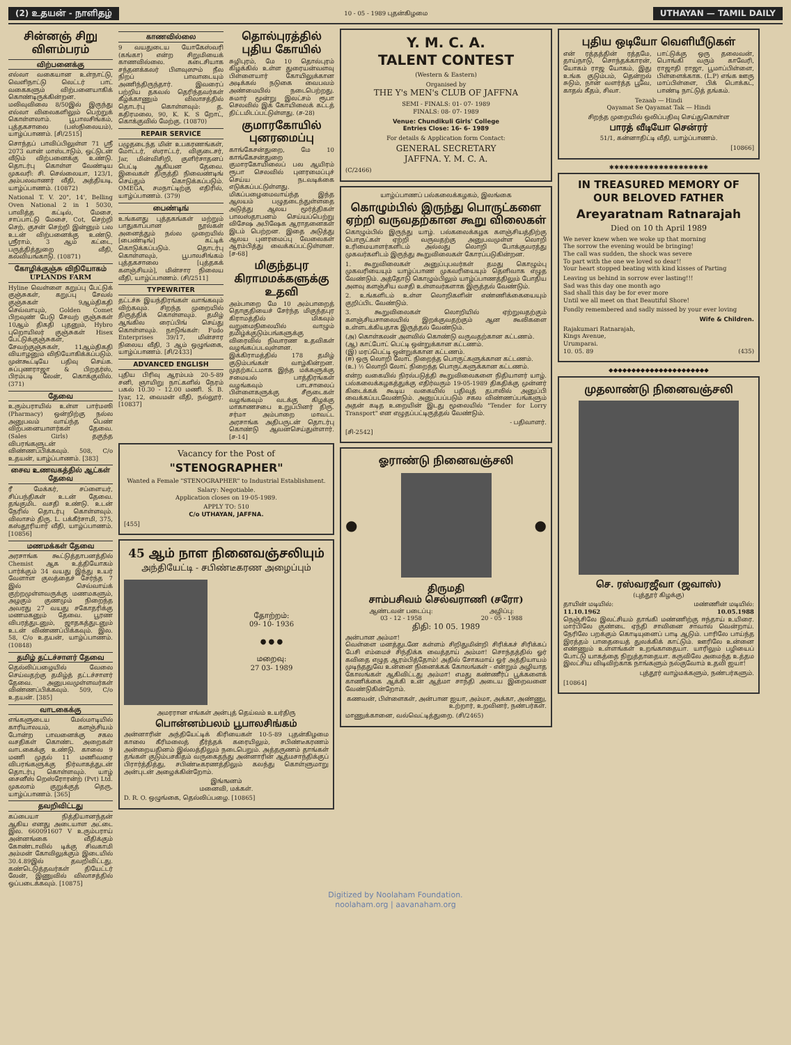(2) உதயன் - நாளிதழ் 10 - 05 - 1989 புதன்கிழமை UTHAYAN — TAMIL DAILY
சின்னஞ் சிறு விளம்பரம்
விற்பனைக்கு
எல்லா வகையான உள்நாட்டு, வெளிநாட்டு லெட்டர் பாட் வகைகளும் விற்பனையாகிக் கொண்டிருக்கின்றன. மலிவுவிலை 8/50இல் இருந்து எல்லா விலைகளிலும் பெற்றுக் கொள்ளலாம். பூபாலசிங்கம், புத்தகசாலை (பஸ்நிலையம்), யாழ்ப்பாணம். [சி/2515]
சொந்தப் பாவிப்பிலுள்ள 71 ஸ்ரீ 2073 வான் மாஸ்டாடும், ஒட்டுடன் வீடும் விற்பனைக்கு உண்டு. தொடர்பு கொள்ள வேண்டிய முகவரி: சி. செல்லையா, 123/1, அம்பலவாணர் வீதி, அத்தியடி, யாழ்ப்பாணம். (10872)
National T. V. 20", 14', Belling Oven National 2 in 1 5030, பாவித்த கட்டில், மேசை, சாப்பாட்டு மேசை, Cot, செற்றி செற், குசன் செற்றி இன்னும் பல உடன் விற்பனைக்கு உண்டு. ஸ்ரீராம், 3 ஆம் கட்டை, பருத்தித்துறை வீதி, கல்வியங்காடு. (10871)
கோழிக்குஞ்சு விநியோகம் UPLANDS FARM
Hyline வெள்ளை கறுப்பு பேட்டுக் குஞ்சுகள், கறுப்பு சேவல் குஞ்சுகள் 9ஆம்திகதி செவ்வாயும், Golden Comet பிறவுண் பேடு சேவற் குஞ்சுகள் 10ஆம் திகதி புதனும், Hybro புறொயிலர் குஞ்சுகள் Hisex பேட்டுக்குஞ்சுகள், சேவற்குஞ்சுகள், 11ஆம்திகதி வியாழனும் விநியோகிக்கப்படும். முன்கூட்டியே பதிவு செய்க. சுப்புணராஜா & பிறதர்ஸ், பிரம்படி லேன், கொக்குவில். (371)
தேவை
உரும்பராயில் உள்ள பார்மஸி (Pharmacy) ஒன்றிற்கு நல்ல அனுபவம் வாய்ந்த பெண் விற்பனையாளர்கள் தேவை. (Sales Girls) தகுந்த விபரங்களுடன் விண்ணப்பிக்கவும். 508, C/o உதயன், யாழ்ப்பாணம். [383]
சைவ உணவகத்தில் ஆட்கள் தேவை
ரீ மேக்கர், சப்ளையர், சிப்பந்திகள் உடன் தேவை. தங்குமிட வசதி உண்டு. உடன் நேரில் தொடர்பு கொள்ளவும். விலாசம் திரு. L. பக்கீர்சாமி, 375, கஸ்தூரியார் வீதி, யாழ்ப்பாணம். [10856]
மணமக்கள் தேவை
அரசாங்க கூட்டுத்தாபனத்தில் Chemist ஆக உத்தியோகம் பார்க்கும் 34 வயது இந்து உயர் வேளாள குலத்தைச் சேர்ந்த 7 இல் செவ்வாய்க் குற்றமுள்ளவருக்கு மணமகளும், அழகும் குணமும் நிறைந்த அவரது 27 வயது சகோதரிக்கு மணமகனும் தேவை. பூரண விபரத்துடனும், ஜாதகத்துடனும் உடன் விண்ணப்பிக்கவும். இல. 58, C/o உதயன், யாழ்ப்பாணம். (10848)
தமிழ் தட்டச்சாளர் தேவை
தெல்லிப்பழையில் வேலை செய்வதற்கு தமிழ்த் தட்டச்சாளர் தேவை. அனுபவமுள்ளவர்கள் விண்ணப்பிக்கவும். 509, C/o உதயன். [385]
வாடகைக்கு
எங்களுடைய மேல்மாடியில் காரியாலயம், களஞ்சியம் போன்ற பாவனைக்கு சகல வசதிகள் கொண்ட அறைகள் வாடகைக்கு உண்டு. காலை 9 மணி முதல் 11 மணிவரை விபரங்களுக்கு நிர்வாகத்துடன் தொடர்பு கொள்ளவும். யாழ் சைனீஸ் றெஸ்ரோரன்ற் (Pvt) Ltd. முகலாம் குறுக்குத் தெரு, யாழ்ப்பாணம். [365]
தவறிவிட்டது
கப்பையா நித்தியானந்தன் ஆகிய எனது அடையாள அட்டை இல. 660091607 V உரும்பராய் அன்னங்கை வீதிக்கும் கோண்டாவில் டிக்கு சிவகாமி அம்மன் கோவிலுக்கும் இடையில் 30.4.89இல் தவறிவிட்டது. கண்டெடுத்தவர்கள் தியேட்டர் லேன், இணுவில் விலாசத்தில் ஒப்படைக்கவும். [10875]
காணவில்லை
9 வயதுடைய யோகேஸ்வரி (கங்கா) என்ற சிறுமியைக் காணவில்லை. கடைசியாக சந்தனக்கலர் பிளவுஸும் நீல நிறப் பாவாடையும் அணிந்திருந்தார். இவரைப் பற்றிய தகவல் தெரிந்தவர்கள் கீழ்க்காணும் விலாசத்தில் தொடர்பு கொள்ளவும்: த. கதிரமலை, 90, K. K. S றோட், கொக்குவில் மேற்கு. (10870)
REPAIR SERVICE
பழுதடைந்த மின் உபகரணங்கள், மோட்டர், ஸ்ராட்டர், விகுடைசர், Jar, மின்விசிறி, குளிர்சாதனப் பெட்டி ஆகியன தேவை. இவைகள் திருத்தி நிவைண்டிங் செய்தும் கொடுக்கப்படும். OMEGA, சமநாட்டிற்கு எதிரில், யாழ்ப்பாணம். (379)
பைண்டிங்
உங்களது புத்தகங்கள் மற்றும் பாதுகாப்பான நூல்கள் அனைத்தும் நல்ல முறையில் [பைண்டிங்] கட்டிக் கொடுக்கப்படும். தொடர்பு கொள்ளவும், பூபாலசிங்கம் புத்தகசாலை [புத்தகக் களஞ்சியம்], மின்சார நிலைய வீதி, யாழ்ப்பாணம். (சி/2511]
TYPEWRITER
தட்டச்சு இயந்திரங்கள் வாங்கவும் விற்கவும். சிறந்த முறையில் திருத்திக் கொள்ளவும். தமிழ் ஆங்கில ரைப்பிங் செய்து கொள்ளவும். நாடுங்கள்: Fudo Enterprises 39/17, மின்சார நிலைய வீதி, 3 ஆம் ஒழுங்கை, யாழ்ப்பாணம். [சி/2433]
ADVANCED ENGLISH
புதிய பிரிவு ஆரம்பம் 20-5-89 சனி, ஞாயிறு நாட்களில் நேரம் பகல் 10.30 - 12.00 மணி. S. B. Iyar, 12, வைமன் வீதி, நல்லூர். [10837]
தொல்புரத்தில் புதிய கோயில்
சுழிபுரம், மே 10 தொல்புரம் கிழக்கில் உள்ள துரையன்வளவு பிள்ளையார் கோயிலுக்கான அடிக்கல் நடுகை வைபவம் அண்மையில் நடைபெற்றது. சுமார் மூன்று இலட்சம் ரூபா செலவில் இக் கோயிலைக் கட்டத் திட்டமிடப்பட்டுள்ளது. (ச-28)
குமாரகோயில் புனரமைப்பு
காங்கேசன்துறை, மே 10 காங்கேசன்துறை குமாரகோயிலைப் பல ஆயிரம் ரூபா செலவில் புனரமைப்புச் செய்ய நடவடிக்கை எடுக்கப்பட்டுள்ளது. மிகப்பழைமைவாய்ந்த இந்த ஆலயம் பழுதடைந்துள்ளதை அடுத்து ஆலய மூர்த்திகள் பாலஸ்தாபனம் செய்யப்பெற்று விசேஷ அபிஷேக ஆராதனைகள் இடம் பெற்றன. இதை அடுத்து ஆலய புனரமைப்பு வேலைகள் ஆரம்பித்து வைக்கப்பட்டுள்ளன. [ச-68]
மிகுந்தபுர கிராமமக்களுக்கு உதவி
அம்பாறை மே 10 அம்பாறைத் தொகுதியைச் சேர்ந்த மிகுந்தபுர கிராமத்தில் மிகவும் வறுமைநிலையில் வாழும் தமிழ்க்குடும்பங்களுக்கு விரைவில் நிவாரண உதவிகள் வழங்கப்படவுள்ளன. இக்கிராமத்தில் 178 தமிழ் குடும்பங்கள் வாழ்கின்றன. முதற்கட்டமாக இந்த மக்களுக்கு சமையல் பாத்திரங்கள் வழங்கவும் பாடசாலைப் பிள்ளைகளுக்கு சீருடைகள் வழங்கவும் வடக்கு கிழக்கு மாகாணசபை உறுப்பினர் திரு. சர்மா அம்பாறை மாவட்ட அரசாங்க அதிபருடன் தொடர்பு கொண்டு ஆவனசெய்துள்ளார். [ச-14]
Vacancy for the Post of
"STENOGRAPHER"
Wanted a Female "STENOGRAPHER" to Industrial Establishment.
Salary: Negotiable.
Application closes on 19-05-1989.
APPLY TO: 510
C/o UTHAYAN, JAFFNA.
[455]
45 ஆம் நாள நினைவஞ்சலியும்
அந்தியேட்டி - சபிண்டீகரண அழைப்பும்
தோற்றம்:
09- 10- 1936
● ● ●
மறைவு:
27 03- 1989
அமரரான எங்கள் அன்புத் தெய்வம் உயர்திரு
பொன்னம்பலம் பூபாலசிங்கம்
அன்னாரின் அந்தியேட்டிக் கிரியைகள் 10-5-89 புதன்கிழமை காலை கீரிமலைத் தீர்த்தக் கரையிலும், சபிண்டீகரணம் அன்றையதினம் இல்லத்திலும் நடைபெறும். அத்தருணம் தாங்கள் தங்கள் குடும்பசகிதம் வருகைதந்து அன்னாரின் ஆத்மசாந்திக்குப் பிரார்த்தித்து, சபிண்டீகரணத்திலும் கலந்து கொள்ளுமாறு அன்புடன் அழைக்கின்றோம்.
இங்ஙனம்
மனைவி, மக்கள்.
D. R. O. ஒழுங்கை, தெல்லிப்பழை. [10865]
Y. M. C. A.
TALENT CONTEST
(Western & Eastern)
Organised by
THE Y's MEN's CLUB OF JAFFNA
SEMI - FINALS: 01- 07- 1989
FINALS: 08- 07- 1989
Venue: Chundikuli Girls' College
Entries Close: 16- 6- 1989
For details & Application form Contact:
GENERAL SECRETARY
JAFFNA. Y. M. C. A.
(C/2466)
யாழ்ப்பாணப் பல்கலைக்கழகம், இலங்கை
கொழும்பில் இருந்து பொருட்களை ஏற்றி வருவதற்கான கூறு விலைகள்
கொழும்பில் இருந்து யாழ். பல்கலைக்கழக களஞ்சியத்திற்கு பொருட்கள் ஏற்றி வருவதற்கு அனுபவமுள்ள லொறி உரிமையாளர்களிடம் அல்லது லொறி போக்குவரத்து முகவர்களிடம் இருந்து கூறுவிலைகள் கோரப்படுகின்றன.
1. கூறுவிலைகள் அனுப்புபவர்கள் தமது கொழும்பு முகவரியையும் யாழ்ப்பாண முகவரியையும் தெளிவாக எழுத வேண்டும். அத்தோடு கொழும்பிலும் யாழ்ப்பாணத்திலும் போதிய அளவு களஞ்சிய வசதி உள்ளவர்களாக இருத்தல் வேண்டும்.
2. உங்களிடம் உள்ள லொறிகளின் எண்ணிக்கையையும் குறிப்பிட வேண்டும்.
3. கூறுவிலைகள் லொறியில் ஏற்றுவதற்கும் களஞ்சியசாலையில் இறக்குவதற்கும் ஆன கூலிகளை உள்ளடக்கியதாக இருத்தல் வேண்டும்.
(அ) கொள்கலன் அளவில் கொண்டு வருவதற்கான கட்டணம்.
(ஆ) காட்போட் பெட்டி ஒன்றுக்கான கட்டணம்.
(இ) மரப்பெட்டி ஒன்றுக்கான கட்டணம்.
(ஈ) ஒரு லொறி லோட் நிறைந்த பொருட்களுக்கான கட்டணம்.
(உ) ½ லொறி லோட் நிறைந்த பொருட்களுக்கான கட்டணம்.
என்ற வகையில் நிரல்படுத்தி கூறுவிலைகளை நிதியாளர் யாழ். பல்கலைக்கழகத்துக்கு எதிர்வரும் 19-05-1989 திகதிக்கு முன்னர் கிடைக்கக் கூடிய வகையில் பதிவுத் தபாலில் அனுப்பி வைக்கப்படவேண்டும். அனுப்பப்படும் சகல விண்ணப்பங்களும் அதன் கடித உறையின் இடது மூலையில் "Tender for Lorry Transport" என எழுதப்பட்டிருத்தல் வேண்டும்.
- பதிவாளர்.
[சி-2542]
ஓராண்டு நினைவஞ்சலி
● ●
திருமதி
சாம்பசிவம் செல்வராணி (சரோ)
ஆண்டவன் படைப்பு:
03 - 12 - 1958 அழிப்பு:
20 - 05 - 1988
திதி: 10 05. 1989
அன்பான அம்மா!
வெள்ளை மனத்துடனே கள்ளம் சிறிதுமின்றி சிரிக்கச் சிரிக்கப் பேசி எம்மைச் சிந்திக்க வைத்தாய் அம்மா! சொந்தத்தில் ஓர் கவிதை எழுத ஆரம்பித்தோம்! அதில் சோகமாய் ஓர் அத்தியாயம் முடிந்ததுவே உன்னை நினைக்கக் கோலங்கள் - என்றும் அழியாத கோலங்கள் ஆகிவிட்டது அம்மா! எமது கண்ணீர்ப் பூக்களைக் காணிக்கை ஆக்கி உன் ஆத்மா சாந்தி அடைய இறைவனை வேண்டுகின்றோம்.
கணவன், பிள்ளைகள், அன்பான ஐயா, அம்மா, அக்கா, அண்ணு, உற்றார், உறவினர், நண்பர்கள்.
மாணுக்கானை, வல்வெட்டித்துறை. (சி/2465)
புதிய ஒடியோ வெளியீடுகள்
என் ரத்தத்தின் ரத்தமே, தாய்நாடு, சொந்தக்காரன், யோகம் ராஜ யோகம், இது உங்க குடும்பம், தென்றல் சுடும், நான் வளர்த்த பூவே, காதல் கீதம், சிவா.
பாட்டுக்கு ஒரு தலைவன், பொங்கி வரும் காவேரி, ராஜாதி ராஜா, பூமாப்பிள்ளை, பிள்ளைக்காக. (L.P) எங்க ஊரு மாப்பிள்ளை, பிக் பொக்கட், பாண்டி நாட்டுத் தங்கம்.
Tezaab — Hindi
Qayamat Se Qayamat Tak — Hindi
சிறந்த முறையில் ஒலிப்பதிவு செய்துகொள்ள
பாரத் வீடியோ சென்ரர்
51/1, கன்னாதிட்டி வீதி, யாழ்ப்பாணம்.
[10866]
✱✱✱✱✱✱✱✱✱✱✱✱✱✱✱✱✱✱✱✱
IN TREASURED MEMORY OF
OUR BELOVED FATHER
Areyaratnam Ratnarajah
Died on 10 th April 1989
We never knew when we woke up that morning
The sorrow the evening would be bringing!
The call was sudden, the shock was severe
To part with the one we loved so dear!!
Your heart stopped beating with kind kisses of Parting
Leaving us behind in sorrow ever lasting!!!
Sad was this day one month ago
Sad shall this day be for ever more
Until we all meet on that Beautiful Shore!
Fondly remembered and sadly missed by your ever loving
Wife & Children.
Rajakumari Ratnarajah,
Kings Avenue,
Urumparai.
10. 05. 89 (435)
◆◆◆◆◆◆◆◆◆◆◆◆◆◆◆◆◆◆◆◆◆◆
முதலாண்டு நினைவஞ்சலி
செ. ரஸ்வரஜீவா (ஜவாஸ்)
(புத்தூர் கிழக்கு)
தாயின் மடியில்:
11.10.1962 மண்ணின் மடியில்:
10.05.1988
நெஞ்சிலே இலட்சியம் தாங்கி மண்ணிற்கு ஈந்தாய் உயிரை. மார்பிலே குண்டை ஏந்தி சாவினை சாவால் வென்றாய். நேரிலே பறக்கும் கொடியுனைப் பாடி ஆடும். பாரிலே பாய்ந்த இரத்தம் பாதையைத் துலக்கிக் காட்டும். ஊரிலே உன்னை எண்ணும் உள்ளங்கள் உறங்காதையா. யாரிலும் பழியைப் போட்டு யாகத்தை நிறுத்தாதையா. கருவிலே அமைந்த உத்தம இலட்சிய விடிவிற்காக நாங்களும் நல்குவோம் உதவி ஐயா!
புத்தூர் வாழ்மக்களும், நண்பர்களும்.
[10864]
Digitized by Noolaham Foundation.
noolaham.org | aavanaham.org